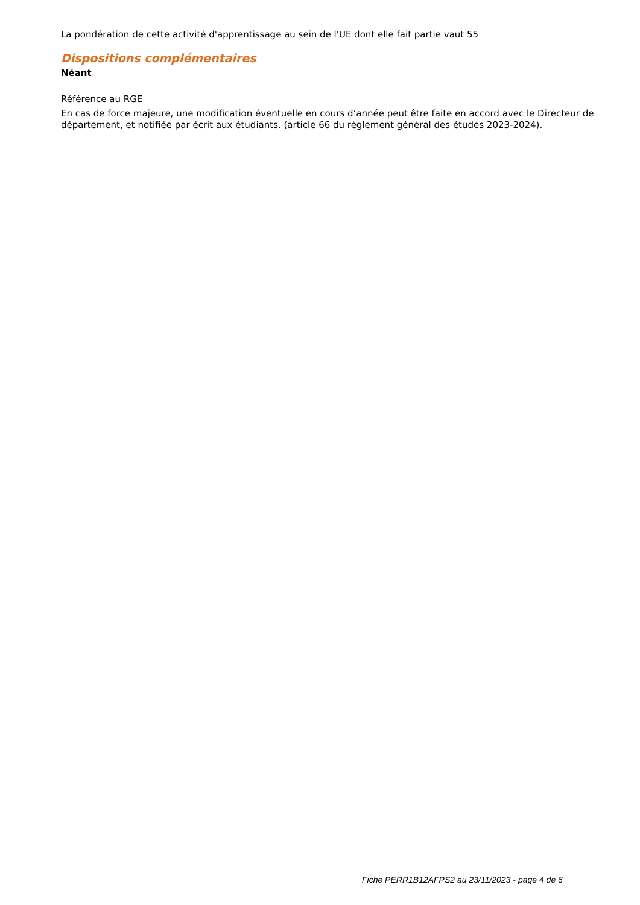La pondération de cette activité d'apprentissage au sein de l'UE dont elle fait partie vaut 55
Dispositions complémentaires
Néant
Référence au RGE
En cas de force majeure, une modification éventuelle en cours d’année peut être faite en accord avec le Directeur de département, et notifiée par écrit aux étudiants. (article 66 du règlement général des études 2023-2024).
Fiche PERR1B12AFPS2 au 23/11/2023 - page 4 de 6